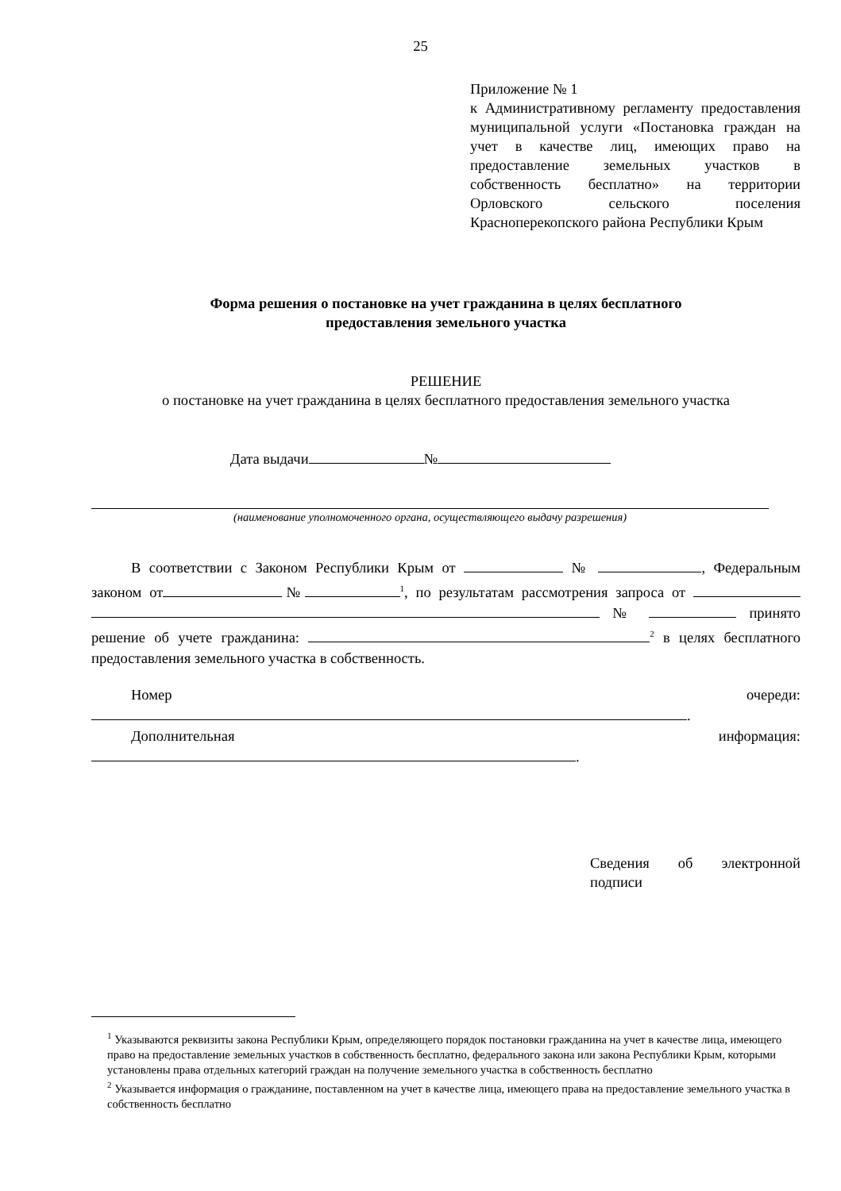25
Приложение № 1
к Административному регламенту предоставления муниципальной услуги «Постановка граждан на учет в качестве лиц, имеющих право на предоставление земельных участков в собственность бесплатно» на территории Орловского сельского поселения Красноперекопского района Республики Крым
Форма решения о постановке на учет гражданина в целях бесплатного
предоставления земельного участка
РЕШЕНИЕ
о постановке на учет гражданина в целях бесплатного предоставления земельного участка
Дата выдачи №
(наименование уполномоченного органа, осуществляющего выдачу разрешения)
В соответствии с Законом Республики Крым от № , Федеральным законом от №<sup>1</sup>, по результатам рассмотрения запроса от № принято решение об учете гражданина: <sup>2</sup> в целях бесплатного предоставления земельного участка в собственность.
Номер очереди: .
Дополнительная информация: .
Сведения об электронной подписи
<sup>1</sup> Указываются реквизиты закона Республики Крым, определяющего порядок постановки гражданина на учет в качестве лица, имеющего право на предоставление земельных участков в собственность бесплатно, федерального закона или закона Республики Крым, которыми установлены права отдельных категорий граждан на получение земельного участка в собственность бесплатно
<sup>2</sup> Указывается информация о гражданине, поставленном на учет в качестве лица, имеющего права на предоставление земельного участка в собственность бесплатно